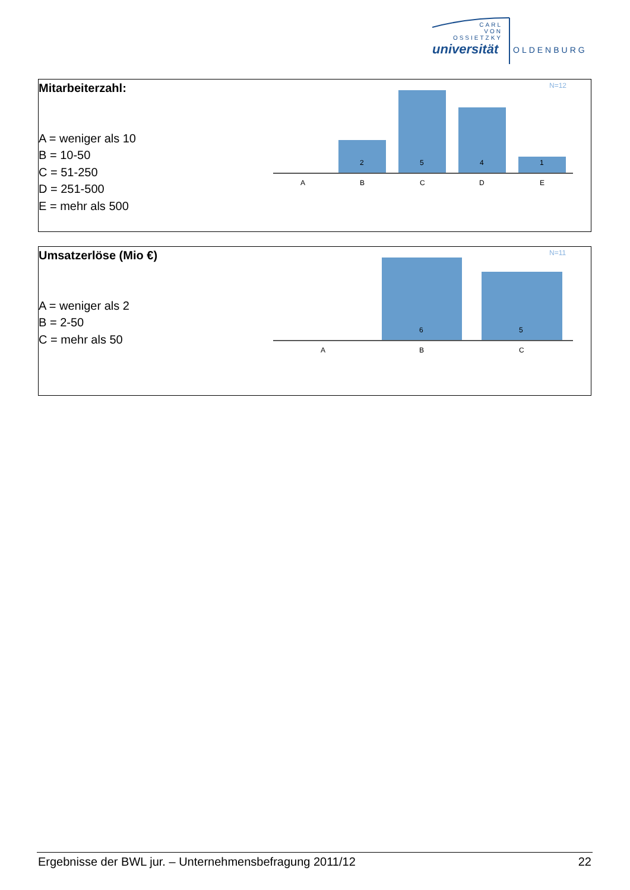CARL
VON
OSSIETZKY
universität OLDENBURG
Mitarbeiterzahl:
A = weniger als 10
B = 10-50
C = 51-250
D = 251-500
E = mehr als 500
N=12
2
5
4
1
A
B
C
D
E
Umsatzerlöse (Mio €)
A = weniger als 2
B = 2-50
C = mehr als 50
N=11
6
5
A
B
C
Ergebnisse der BWL jur. – Unternehmensbefragung 2011/12 22